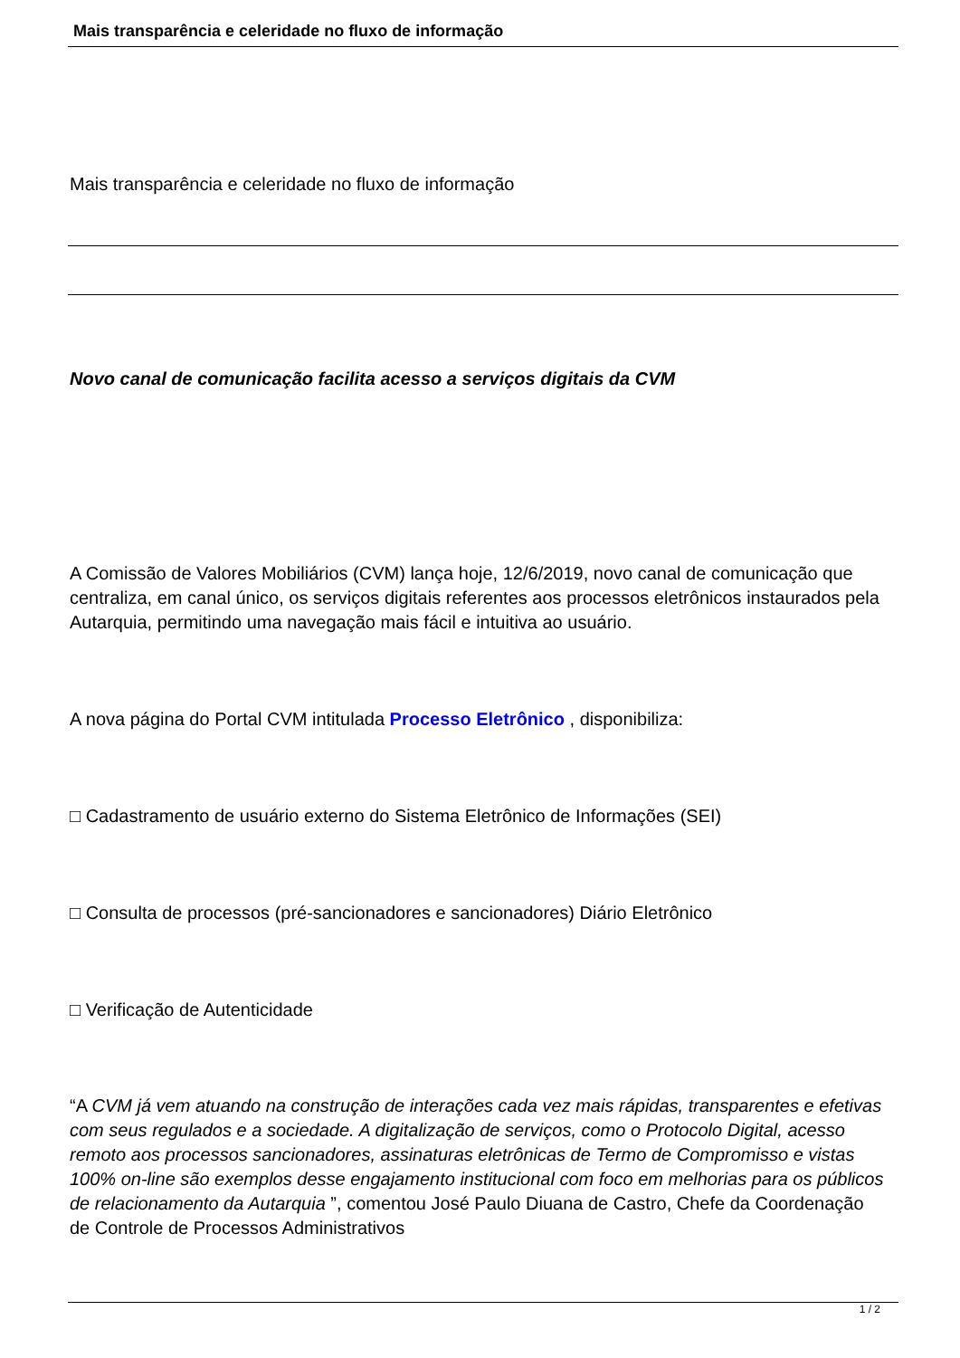Mais transparência e celeridade no fluxo de informação
Mais transparência e celeridade no fluxo de informação
Novo canal de comunicação facilita acesso a serviços digitais da CVM
A Comissão de Valores Mobiliários (CVM) lança hoje, 12/6/2019, novo canal de comunicação que centraliza, em canal único, os serviços digitais referentes aos processos eletrônicos instaurados pela Autarquia, permitindo uma navegação mais fácil e intuitiva ao usuário.
A nova página do Portal CVM intitulada Processo Eletrônico , disponibiliza:
□ Cadastramento de usuário externo do Sistema Eletrônico de Informações (SEI)
□ Consulta de processos (pré-sancionadores e sancionadores) Diário Eletrônico
□ Verificação de Autenticidade
“A CVM já vem atuando na construção de interações cada vez mais rápidas, transparentes e efetivas com seus regulados e a sociedade. A digitalização de serviços, como o Protocolo Digital, acesso remoto aos processos sancionadores, assinaturas eletrônicas de Termo de Compromisso e vistas 100% on-line são exemplos desse engajamento institucional com foco em melhorias para os públicos de relacionamento da Autarquia ”, comentou José Paulo Diuana de Castro, Chefe da Coordenação de Controle de Processos Administrativos
1 / 2